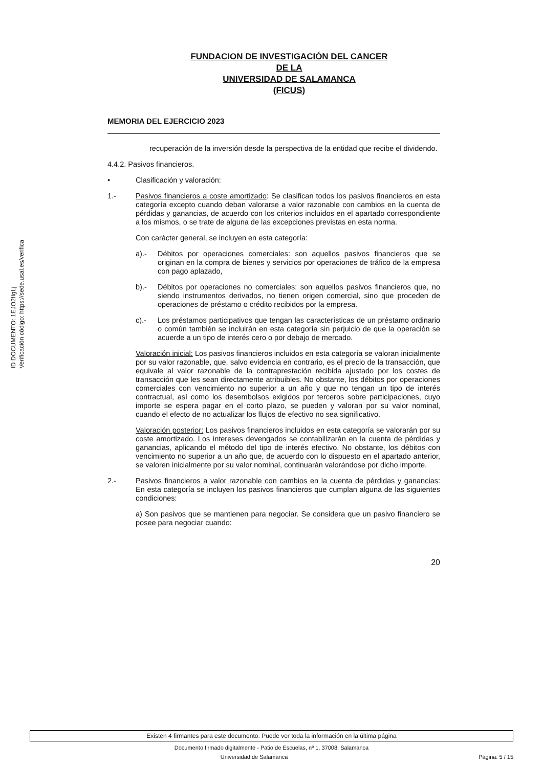ID DOCUMENTO: 1EJO2fIgLj
Verificación código: https://sede.usal.es/verifica
FUNDACION DE INVESTIGACIÓN DEL CANCER
DE LA
UNIVERSIDAD DE SALAMANCA
(FICUS)
MEMORIA DEL EJERCICIO 2023
recuperación de la inversión desde la perspectiva de la entidad que recibe el dividendo.
4.4.2. Pasivos financieros.
• Clasificación y valoración:
1.- Pasivos financieros a coste amortizado: Se clasifican todos los pasivos financieros en esta categoría excepto cuando deban valorarse a valor razonable con cambios en la cuenta de pérdidas y ganancias, de acuerdo con los criterios incluidos en el apartado correspondiente a los mismos, o se trate de alguna de las excepciones previstas en esta norma.
Con carácter general, se incluyen en esta categoría:
a).- Débitos por operaciones comerciales: son aquellos pasivos financieros que se originan en la compra de bienes y servicios por operaciones de tráfico de la empresa con pago aplazado,
b).- Débitos por operaciones no comerciales: son aquellos pasivos financieros que, no siendo instrumentos derivados, no tienen origen comercial, sino que proceden de operaciones de préstamo o crédito recibidos por la empresa.
c).- Los préstamos participativos que tengan las características de un préstamo ordinario o común también se incluirán en esta categoría sin perjuicio de que la operación se acuerde a un tipo de interés cero o por debajo de mercado.
Valoración inicial: Los pasivos financieros incluidos en esta categoría se valoran inicialmente por su valor razonable, que, salvo evidencia en contrario, es el precio de la transacción, que equivale al valor razonable de la contraprestación recibida ajustado por los costes de transacción que les sean directamente atribuibles. No obstante, los débitos por operaciones comerciales con vencimiento no superior a un año y que no tengan un tipo de interés contractual, así como los desembolsos exigidos por terceros sobre participaciones, cuyo importe se espera pagar en el corto plazo, se pueden y valoran por su valor nominal, cuando el efecto de no actualizar los flujos de efectivo no sea significativo.
Valoración posterior: Los pasivos financieros incluidos en esta categoría se valorarán por su coste amortizado. Los intereses devengados se contabilizarán en la cuenta de pérdidas y ganancias, aplicando el método del tipo de interés efectivo. No obstante, los débitos con vencimiento no superior a un año que, de acuerdo con lo dispuesto en el apartado anterior, se valoren inicialmente por su valor nominal, continuarán valorándose por dicho importe.
2.- Pasivos financieros a valor razonable con cambios en la cuenta de pérdidas y ganancias: En esta categoría se incluyen los pasivos financieros que cumplan alguna de las siguientes condiciones:
a) Son pasivos que se mantienen para negociar. Se considera que un pasivo financiero se posee para negociar cuando:
20
Existen 4 firmantes para este documento. Puede ver toda la información en la última página
Documento firmado digitalmente - Patio de Escuelas, nº 1, 37008, Salamanca
Universidad de Salamanca Página: 5 / 15